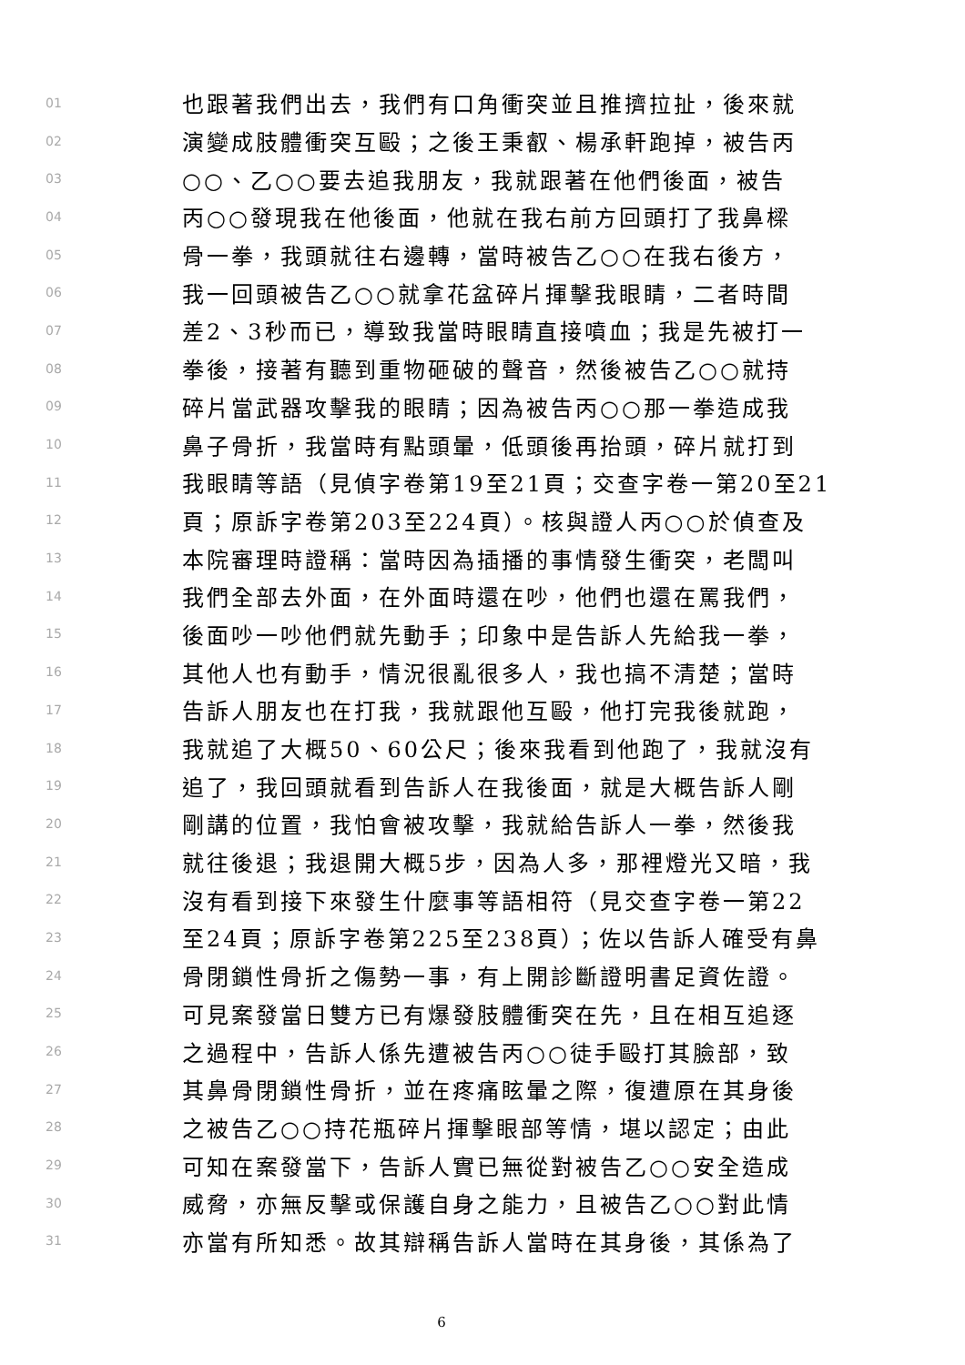01 也跟著我們出去，我們有口角衝突並且推擠拉扯，後來就
02 演變成肢體衝突互毆；之後王秉叡、楊承軒跑掉，被告丙
03 ○○、乙○○要去追我朋友，我就跟著在他們後面，被告
04 丙○○發現我在他後面，他就在我右前方回頭打了我鼻樑
05 骨一拳，我頭就往右邊轉，當時被告乙○○在我右後方，
06 我一回頭被告乙○○就拿花盆碎片揮擊我眼睛，二者時間
07 差2、3秒而已，導致我當時眼睛直接噴血；我是先被打一
08 拳後，接著有聽到重物砸破的聲音，然後被告乙○○就持
09 碎片當武器攻擊我的眼睛；因為被告丙○○那一拳造成我
10 鼻子骨折，我當時有點頭暈，低頭後再抬頭，碎片就打到
11 我眼睛等語（見偵字卷第19至21頁；交查字卷一第20至21
12 頁；原訴字卷第203至224頁）。核與證人丙○○於偵查及
13 本院審理時證稱：當時因為插播的事情發生衝突，老闆叫
14 我們全部去外面，在外面時還在吵，他們也還在罵我們，
15 後面吵一吵他們就先動手；印象中是告訴人先給我一拳，
16 其他人也有動手，情況很亂很多人，我也搞不清楚；當時
17 告訴人朋友也在打我，我就跟他互毆，他打完我後就跑，
18 我就追了大概50、60公尺；後來我看到他跑了，我就沒有
19 追了，我回頭就看到告訴人在我後面，就是大概告訴人剛
20 剛講的位置，我怕會被攻擊，我就給告訴人一拳，然後我
21 就往後退；我退開大概5步，因為人多，那裡燈光又暗，我
22 沒有看到接下來發生什麼事等語相符（見交查字卷一第22
23 至24頁；原訴字卷第225至238頁）；佐以告訴人確受有鼻
24 骨閉鎖性骨折之傷勢一事，有上開診斷證明書足資佐證。
25 可見案發當日雙方已有爆發肢體衝突在先，且在相互追逐
26 之過程中，告訴人係先遭被告丙○○徒手毆打其臉部，致
27 其鼻骨閉鎖性骨折，並在疼痛眩暈之際，復遭原在其身後
28 之被告乙○○持花瓶碎片揮擊眼部等情，堪以認定；由此
29 可知在案發當下，告訴人實已無從對被告乙○○安全造成
30 威脅，亦無反擊或保護自身之能力，且被告乙○○對此情
31 亦當有所知悉。故其辯稱告訴人當時在其身後，其係為了
6